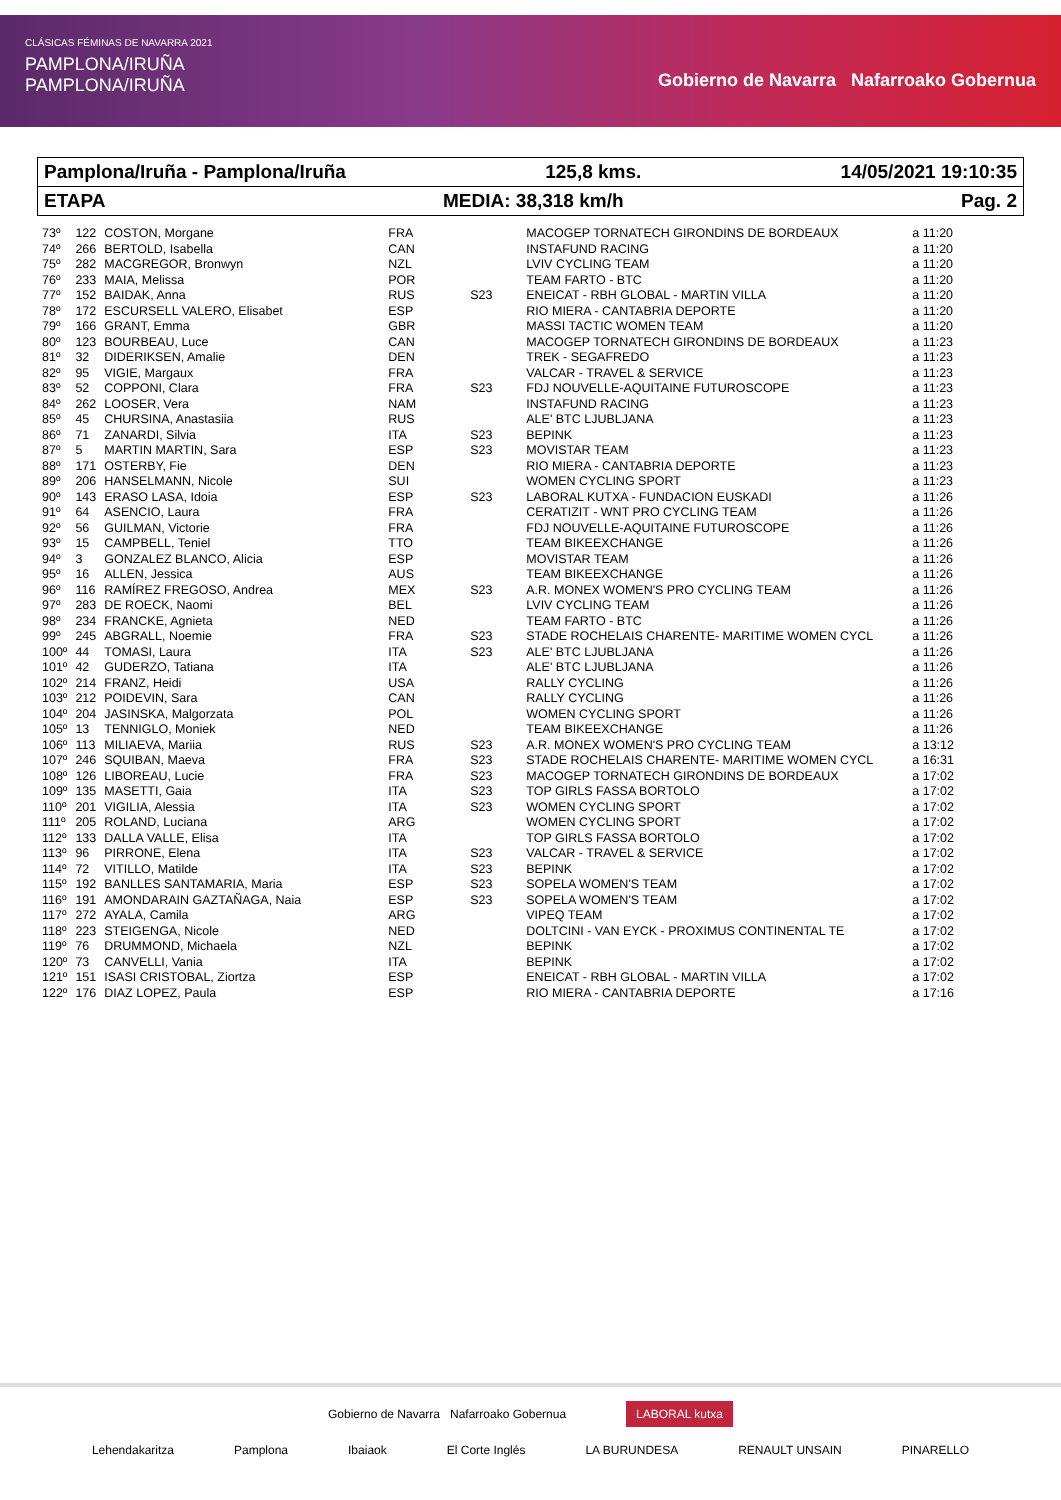CLÁSICAS FÉMINAS DE NAVARRA 2021
PAMPLONA/IRUÑA
PAMPLONA/IRUÑA
Gobierno de Navarra Nafarroako Gobernua
Pamplona/Iruña - Pamplona/Iruña 125,8 kms. 14/05/2021 19:10:35
ETAPA MEDIA: 38,318 km/h Pag. 2
| 73º | 122 | COSTON, Morgane | FRA | | MACOGEP TORNATECH GIRONDINS DE BORDEAUX | a 11:20 |
| 74º | 266 | BERTOLD, Isabella | CAN | | INSTAFUND RACING | a 11:20 |
| 75º | 282 | MACGREGOR, Bronwyn | NZL | | LVIV CYCLING TEAM | a 11:20 |
| 76º | 233 | MAIA, Melissa | POR | | TEAM FARTO - BTC | a 11:20 |
| 77º | 152 | BAIDAK, Anna | RUS | S23 | ENEICAT - RBH GLOBAL - MARTIN VILLA | a 11:20 |
| 78º | 172 | ESCURSELL VALERO, Elisabet | ESP | | RIO MIERA - CANTABRIA DEPORTE | a 11:20 |
| 79º | 166 | GRANT, Emma | GBR | | MASSI TACTIC WOMEN TEAM | a 11:20 |
| 80º | 123 | BOURBEAU, Luce | CAN | | MACOGEP TORNATECH GIRONDINS DE BORDEAUX | a 11:23 |
| 81º | 32 | DIDERIKSEN, Amalie | DEN | | TREK - SEGAFREDO | a 11:23 |
| 82º | 95 | VIGIE, Margaux | FRA | | VALCAR - TRAVEL & SERVICE | a 11:23 |
| 83º | 52 | COPPONI, Clara | FRA | S23 | FDJ NOUVELLE-AQUITAINE FUTUROSCOPE | a 11:23 |
| 84º | 262 | LOOSER, Vera | NAM | | INSTAFUND RACING | a 11:23 |
| 85º | 45 | CHURSINA, Anastasiia | RUS | | ALE' BTC LJUBLJANA | a 11:23 |
| 86º | 71 | ZANARDI, Silvia | ITA | S23 | BEPINK | a 11:23 |
| 87º | 5 | MARTIN MARTIN, Sara | ESP | S23 | MOVISTAR TEAM | a 11:23 |
| 88º | 171 | OSTERBY, Fie | DEN | | RIO MIERA - CANTABRIA DEPORTE | a 11:23 |
| 89º | 206 | HANSELMANN, Nicole | SUI | | WOMEN CYCLING SPORT | a 11:23 |
| 90º | 143 | ERASO LASA, Idoia | ESP | S23 | LABORAL KUTXA - FUNDACION EUSKADI | a 11:26 |
| 91º | 64 | ASENCIO, Laura | FRA | | CERATIZIT - WNT PRO CYCLING TEAM | a 11:26 |
| 92º | 56 | GUILMAN, Victorie | FRA | | FDJ NOUVELLE-AQUITAINE FUTUROSCOPE | a 11:26 |
| 93º | 15 | CAMPBELL, Teniel | TTO | | TEAM BIKEEXCHANGE | a 11:26 |
| 94º | 3 | GONZALEZ BLANCO, Alicia | ESP | | MOVISTAR TEAM | a 11:26 |
| 95º | 16 | ALLEN, Jessica | AUS | | TEAM BIKEEXCHANGE | a 11:26 |
| 96º | 116 | RAMÍREZ FREGOSO, Andrea | MEX | S23 | A.R. MONEX WOMEN'S PRO CYCLING TEAM | a 11:26 |
| 97º | 283 | DE ROECK, Naomi | BEL | | LVIV CYCLING TEAM | a 11:26 |
| 98º | 234 | FRANCKE, Agnieta | NED | | TEAM FARTO - BTC | a 11:26 |
| 99º | 245 | ABGRALL, Noemie | FRA | S23 | STADE ROCHELAIS CHARENTE- MARITIME WOMEN CYCL | a 11:26 |
| 100º | 44 | TOMASI, Laura | ITA | S23 | ALE' BTC LJUBLJANA | a 11:26 |
| 101º | 42 | GUDERZO, Tatiana | ITA | | ALE' BTC LJUBLJANA | a 11:26 |
| 102º | 214 | FRANZ, Heidi | USA | | RALLY CYCLING | a 11:26 |
| 103º | 212 | POIDEVIN, Sara | CAN | | RALLY CYCLING | a 11:26 |
| 104º | 204 | JASINSKA, Malgorzata | POL | | WOMEN CYCLING SPORT | a 11:26 |
| 105º | 13 | TENNIGLO, Moniek | NED | | TEAM BIKEEXCHANGE | a 11:26 |
| 106º | 113 | MILIAEVA, Mariia | RUS | S23 | A.R. MONEX WOMEN'S PRO CYCLING TEAM | a 13:12 |
| 107º | 246 | SQUIBAN, Maeva | FRA | S23 | STADE ROCHELAIS CHARENTE- MARITIME WOMEN CYCL | a 16:31 |
| 108º | 126 | LIBOREAU, Lucie | FRA | S23 | MACOGEP TORNATECH GIRONDINS DE BORDEAUX | a 17:02 |
| 109º | 135 | MASETTI, Gaia | ITA | S23 | TOP GIRLS FASSA BORTOLO | a 17:02 |
| 110º | 201 | VIGILIA, Alessia | ITA | S23 | WOMEN CYCLING SPORT | a 17:02 |
| 111º | 205 | ROLAND, Luciana | ARG | | WOMEN CYCLING SPORT | a 17:02 |
| 112º | 133 | DALLA VALLE, Elisa | ITA | | TOP GIRLS FASSA BORTOLO | a 17:02 |
| 113º | 96 | PIRRONE, Elena | ITA | S23 | VALCAR - TRAVEL & SERVICE | a 17:02 |
| 114º | 72 | VITILLO, Matilde | ITA | S23 | BEPINK | a 17:02 |
| 115º | 192 | BANLLES SANTAMARIA, Maria | ESP | S23 | SOPELA WOMEN'S TEAM | a 17:02 |
| 116º | 191 | AMONDARAIN GAZTAÑAGA, Naia | ESP | S23 | SOPELA WOMEN'S TEAM | a 17:02 |
| 117º | 272 | AYALA, Camila | ARG | | VIPEQ TEAM | a 17:02 |
| 118º | 223 | STEIGENGA, Nicole | NED | | DOLTCINI - VAN EYCK - PROXIMUS CONTINENTAL TE | a 17:02 |
| 119º | 76 | DRUMMOND, Michaela | NZL | | BEPINK | a 17:02 |
| 120º | 73 | CANVELLI, Vania | ITA | | BEPINK | a 17:02 |
| 121º | 151 | ISASI CRISTOBAL, Ziortza | ESP | | ENEICAT - RBH GLOBAL - MARTIN VILLA | a 17:02 |
| 122º | 176 | DIAZ LOPEZ, Paula | ESP | | RIO MIERA - CANTABRIA DEPORTE | a 17:16 |
Gobierno de Navarra Nafarroako Gobernua LABORAL kutxa
Lehendakaritza Pamplona Ibaiaok El Corte Inglés LA BURUNDESA RENAULT UNSAIN PINARELLO